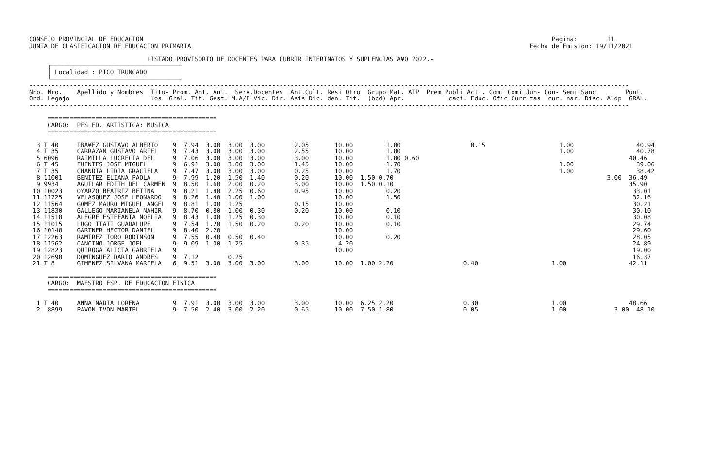CONSEJO PROVINCIAL DE EDUCACION                                                                                                               Pagina:        11
JUNTA DE CLASIFICACION DE EDUCACION PRIMARIA                                                                                            Fecha de Emision: 19/11/2021

                                LISTADO PROVISORIO DE DOCENTES PARA CUBRIR INTERINATOS Y SUPLENCIAS A¥O 2022.-
     ┌───────────────────────────────────┐
     │ Localidad : PICO TRUNCADO         │
     └───────────────────────────────────┘
-------------------------------------------------------------------------------------------------------------------------------------------------------------------
Nro. Nro.    Apellido y Nombres  Titu- Prom. Ant. Ant.  Serv.Docentes  Ant.Cult. Resi Otro  Grupo Mat. ATP  Prem Publi Acti. Comi Comi Jun- Con- Semi Sanc        Punt.
Ord. Legajo                      los  Gral. Tit. Gest. M.A/E Vic. Dir. Asis Dic. den. Tit.  (bcd) Apr.            caci. Educ. Ofic Curr tas  cur. nar. Disc. Aldp  GRAL.
-------------------------------------------------------------------------------------------------------------------------------------------------------------------

     ==============================================
     CARGO:  PES ED. ARTISTICA: MUSICA
     ==============================================

  3 T 40     IBA¥EZ GUSTAVO ALBERTO    9  7.94  3.00  3.00  3.00        2.05       10.00         1.80                   0.15                    1.00                 40.94
  4 T 35     CARRAZAN GUSTAVO ARIEL    9  7.43  3.00  3.00  3.00        2.55       10.00         1.80                                           1.00                 40.78
  5 6096     RAIMILLA LUCRECIA DEL     9  7.06  3.00  3.00  3.00        3.00       10.00         1.80 0.60                                                         40.46
  6 T 45     FUENTES JOSE MIGUEL       9  6.91  3.00  3.00  3.00        1.45       10.00         1.70                                           1.00                 39.06
  7 T 35     CHANDIA LIDIA GRACIELA    9  7.47  3.00  3.00  3.00        0.25       10.00         1.70                                           1.00                 38.42
  8 11001    BENITEZ ELIANA PAOLA      9  7.99  1.20  1.50  1.40        0.20       10.00  1.50 0.70                                                          3.00  36.49
  9 9934     AGUILAR EDITH DEL CARMEN  9  8.50  1.60  2.00  0.20        3.00       10.00  1.50 0.10                                                                35.90
 10 10023    OYARZO BEATRIZ BETINA     9  8.21  1.80  2.25  0.60        0.95       10.00         0.20                                                               33.01
 11 11725    VELASQUEZ JOSE LEONARDO   9  8.26  1.40  1.00  1.00                   10.00         1.50                                                               32.16
 12 11564    GOMEZ MAURO MIGUEL ANGEL  9  8.81  1.00  1.25              0.15       10.00                                                                            30.21
 13 11830    GALLEGO MARIANELA NAHIR   9  8.70  0.80  1.00  0.30        0.20       10.00         0.10                                                               30.10
 14 11518    ALEGRE ESTEFANIA NOELIA   9  8.43  1.00  1.25  0.30                   10.00         0.10                                                               30.08
 15 11015    LUGO ITATI GUADALUPE      9  7.54  1.20  1.50  0.20        0.20       10.00         0.10                                                               29.74
 16 10148    GARTNER HECTOR DANIEL     9  8.40  2.20                               10.00                                                                            29.60
 17 12263    RAMIREZ TORO RODINSON     9  7.55  0.40  0.50  0.40                   10.00         0.20                                                               28.05
 18 11562    CANCINO JORGE JOEL        9  9.09  1.00  1.25              0.35        4.20                                                                            24.89
 19 12823    QUIROGA ALICIA GABRIELA   9                                           10.00                                                                            19.00
 20 12698    DOMINGUEZ DARIO ANDRES    9  7.12        0.25                                                                                                          16.37
 21 T 8      GIMENEZ SILVANA MARIELA   6  9.51  3.00  3.00  3.00        3.00       10.00  1.00 2.20                   0.40                    1.00                 42.11

     ==============================================
     CARGO:  MAESTRO ESP. DE EDUCACION FISICA
     ==============================================

  1 T 40     ANNA NADIA LORENA         9  7.91  3.00  3.00  3.00        3.00       10.00  6.25 2.20                   0.30                    1.00                 48.66
  2  8899    PAVON IVON MARIEL         9  7.50  2.40  3.00  2.20        0.65       10.00  7.50 1.80                   0.05                    1.00             3.00  48.10